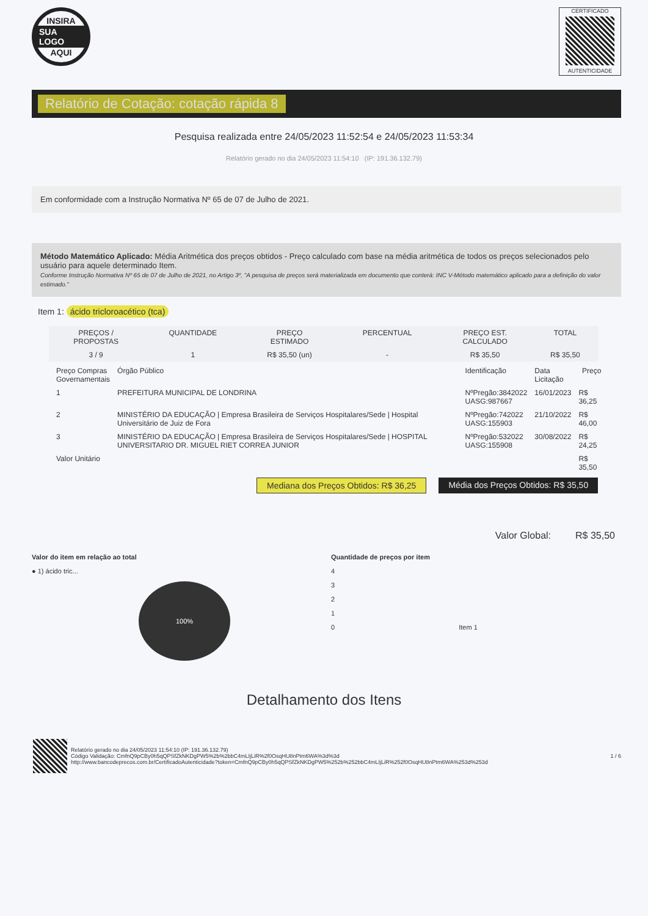INSIRA
SUA LOGO
AQUI
CERTIFICADO
AUTENTICIDADE
Relatório de Cotação: cotação rápida 8
Pesquisa realizada entre 24/05/2023 11:52:54 e 24/05/2023 11:53:34
Relatório gerado no dia 24/05/2023 11:54:10 (IP: 191.36.132.79)
Em conformidade com a Instrução Normativa Nº 65 de 07 de Julho de 2021.
Método Matemático Aplicado: Média Aritmética dos preços obtidos - Preço calculado com base na média aritmética de todos os preços selecionados pelo usuário para aquele determinado Item.
Conforme Instrução Normativa Nº 65 de 07 de Julho de 2021, no Artigo 3º, "A pesquisa de preços será materializada em documento que conterá: INC V-Método matemático aplicado para a definição do valor estimado."
Item 1: ácido tricloroacético (tca)
| PREÇOS / PROPOSTAS | QUANTIDADE | PREÇO ESTIMADO | PERCENTUAL | PREÇO EST. CALCULADO | TOTAL |
| --- | --- | --- | --- | --- | --- |
| 3 / 9 | 1 | R$ 35,50 (un) | - | R$ 35,50 | R$ 35,50 |
| Preço Compras Governamentais | Órgão Público | Identificação | Data Licitação | Preço |
| --- | --- | --- | --- | --- |
| 1 | PREFEITURA MUNICIPAL DE LONDRINA | NºPregão:3842022 UASG:987667 | 16/01/2023 | R$ 36,25 |
| 2 | MINISTÉRIO DA EDUCAÇÃO / Empresa Brasileira de Serviços Hospitalares/Sede / Hospital Universitário de Juiz de Fora | NºPregão:742022 UASG:155903 | 21/10/2022 | R$ 46,00 |
| 3 | MINISTÉRIO DA EDUCAÇÃO / Empresa Brasileira de Serviços Hospitalares/Sede / HOSPITAL UNIVERSITARIO DR. MIGUEL RIET CORREA JUNIOR | NºPregão:532022 UASG:155908 | 30/08/2022 | R$ 24,25 |
| Valor Unitário | | | | R$ 35,50 |
Mediana dos Preços Obtidos: R$ 36,25 Média dos Preços Obtidos: R$ 35,50
Valor Global: R$ 35,50
Valor do item em relação ao total
● 1) ácido tric...
100%
Quantidade de preços por item
4
3
2
1
0 Item 1
Detalhamento dos Itens
Relatório gerado no dia 24/05/2023 11:54:10 (IP: 191.36.132.79)
Código Validação: CmfnQ9pCBy0h5qQPSfZkNKDgPW5%2b%2bbC4mLIjLiR%2f0OsqHU8nPtm6WA%3d%3d
http://www.bancodeprecos.com.br/CertificadoAutenticidade?token=CmfnQ9pCBy0h5qQPSfZkNKDgPW5%252b%252bbC4mLIjLiR%252f0OsqHU8nPtm6WA%253d%253d
1 / 6